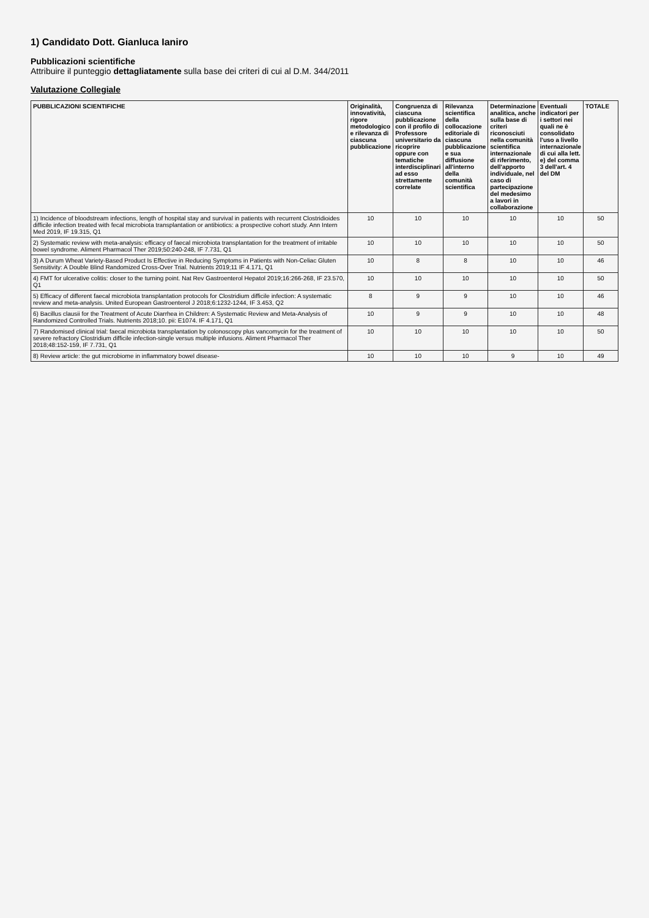1) Candidato Dott. Gianluca Ianiro
Pubblicazioni scientifiche
Attribuire il punteggio dettagliatamente sulla base dei criteri di cui al D.M. 344/2011
Valutazione Collegiale
| PUBBLICAZIONI SCIENTIFICHE | Originalità, innovatività, rigore metodologico e rilevanza di ciascuna pubblicazione | Congruenza di ciascuna pubblicazione con il profilo di Professore universitario da ricoprire oppure con tematiche interdisciplinari ad esso strettamente correlate | Rilevanza scientifica della collocazione editoriale di ciascuna pubblicazione e sua diffusione all'interno della comunità scientifica | Determinazione analitica, anche sulla base di criteri riconosciuti nella comunità scientifica internazionale di riferimento, dell'apporto individuale, nel caso di partecipazione del medesimo a lavori in collaborazione | Eventuali indicatori per i settori nei quali ne è consolidato l'uso a livello internazionale di cui alla lett. e) del comma 3 dell'art. 4 del DM | TOTALE |
| --- | --- | --- | --- | --- | --- | --- |
| 1) Incidence of bloodstream infections, length of hospital stay and survival in patients with recurrent Clostridioides difficile infection treated with fecal microbiota transplantation or antibiotics: a prospective cohort study. Ann Intern Med 2019, IF 19.315, Q1 | 10 | 10 | 10 | 10 | 10 | 50 |
| 2) Systematic review with meta-analysis: efficacy of faecal microbiota transplantation for the treatment of irritable bowel syndrome. Aliment Pharmacol Ther 2019;50:240-248, IF 7.731, Q1 | 10 | 10 | 10 | 10 | 10 | 50 |
| 3) A Durum Wheat Variety-Based Product Is Effective in Reducing Symptoms in Patients with Non-Celiac Gluten Sensitivity: A Double Blind Randomized Cross-Over Trial. Nutrients 2019;11 IF 4.171, Q1 | 10 | 8 | 8 | 10 | 10 | 46 |
| 4) FMT for ulcerative colitis: closer to the turning point. Nat Rev Gastroenterol Hepatol 2019;16:266-268, IF 23.570, Q1 | 10 | 10 | 10 | 10 | 10 | 50 |
| 5) Efficacy of different faecal microbiota transplantation protocols for Clostridium difficile infection: A systematic review and meta-analysis. United European Gastroenterol J 2018;6:1232-1244, IF 3.453, Q2 | 8 | 9 | 9 | 10 | 10 | 46 |
| 6) Bacillus clausii for the Treatment of Acute Diarrhea in Children: A Systematic Review and Meta-Analysis of Randomized Controlled Trials. Nutrients 2018;10. pii: E1074. IF 4.171, Q1 | 10 | 9 | 9 | 10 | 10 | 48 |
| 7) Randomised clinical trial: faecal microbiota transplantation by colonoscopy plus vancomycin for the treatment of severe refractory Clostridium difficile infection-single versus multiple infusions. Aliment Pharmacol Ther 2018;48:152-159, IF 7.731, Q1 | 10 | 10 | 10 | 10 | 10 | 50 |
| 8) Review article: the gut microbiome in inflammatory bowel disease- | 10 | 10 | 10 | 9 | 10 | 49 |